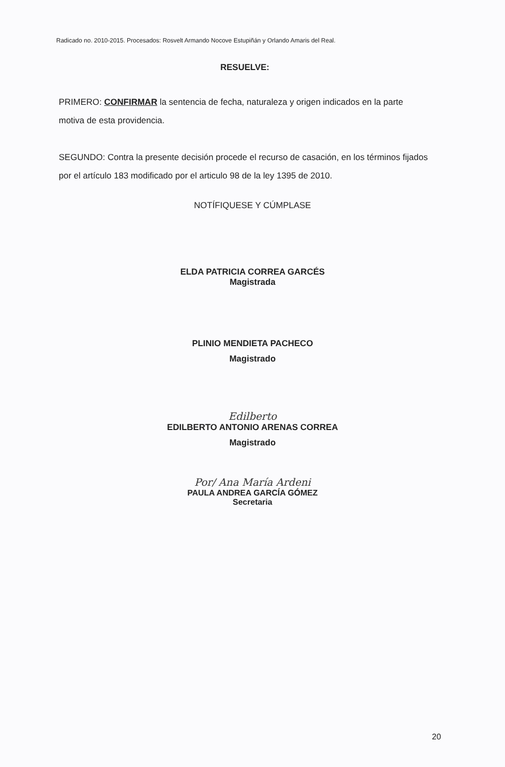Radicado no. 2010-2015. Procesados: Rosvelt Armando Nocove Estupiñán y Orlando Amaris del Real.
RESUELVE:
PRIMERO: CONFIRMAR la sentencia de fecha, naturaleza y origen indicados en la parte motiva de esta providencia.
SEGUNDO: Contra la presente decisión procede el recurso de casación, en los términos fijados por el artículo 183 modificado por el articulo 98 de la ley 1395 de 2010.
NOTÍFIQUESE Y CÚMPLASE
ELDA PATRICIA CORREA GARCÉS
Magistrada
PLINIO MENDIETA PACHECO
Magistrado
Edilberto
EDILBERTO ANTONIO ARENAS CORREA
Magistrado
Por/ Ana María Ardeni
PAULA ANDREA GARCÍA GÓMEZ
Secretaria
20